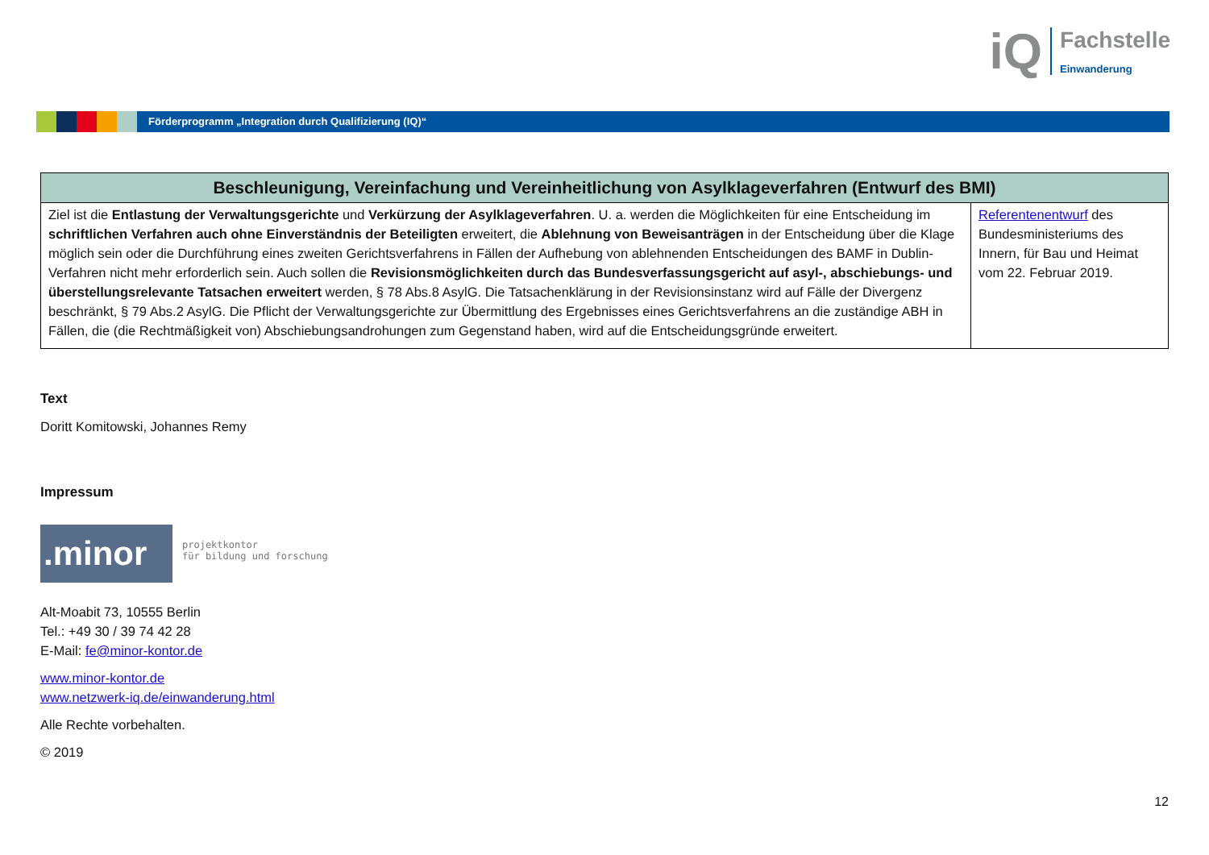iQ
Fachstelle
Einwanderung
Förderprogramm „Integration durch Qualifizierung (IQ)“
| Beschleunigung, Vereinfachung und Vereinheitlichung von Asylklageverfahren (Entwurf des BMI) | |
| --- | --- |
| Ziel ist die Entlastung der Verwaltungsgerichte und Verkürzung der Asylklageverfahren . U. a. werden die Möglichkeiten für eine Entscheidung im schriftlichen Verfahren auch ohne Einverständnis der Beteiligten erweitert, die Ablehnung von Beweisanträgen in der Entscheidung über die Klage möglich sein oder die Durchführung eines zweiten Gerichtsverfahrens in Fällen der Aufhebung von ablehnenden Entscheidungen des BAMF in Dublin-Verfahren nicht mehr erforderlich sein. Auch sollen die Revisionsmöglichkeiten durch das Bundesverfassungsgericht auf asyl-, abschiebungs- und überstellungsrelevante Tatsachen erweitert werden, § 78 Abs.8 AsylG. Die Tatsachenklärung in der Revisionsinstanz wird auf Fälle der Divergenz beschränkt, § 79 Abs.2 AsylG. Die Pflicht der Verwaltungsgerichte zur Übermittlung des Ergebnisses eines Gerichtsverfahrens an die zuständige ABH in Fällen, die (die Rechtmäßigkeit von) Abschiebungsandrohungen zum Gegenstand haben, wird auf die Entscheidungsgründe erweitert. | Referentenentwurf des Bundesministeriums des Innern, für Bau und Heimat vom 22. Februar 2019. |
Text
Doritt Komitowski, Johannes Remy
Impressum
.minor
projektkontor
für bildung und forschung
Alt-Moabit 73, 10555 Berlin
Tel.: +49 30 / 39 74 42 28
E-Mail: fe@minor-kontor.de
www.minor-kontor.de
www.netzwerk-iq.de/einwanderung.html
Alle Rechte vorbehalten.
© 2019
12